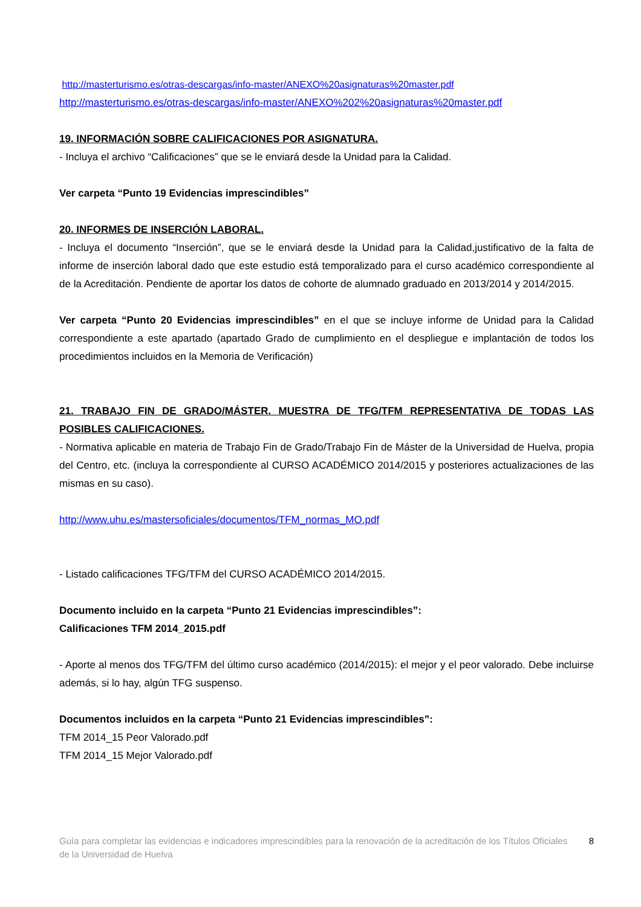http://masterturismo.es/otras-descargas/info-master/ANEXO%20asignaturas%20master.pdf
http://masterturismo.es/otras-descargas/info-master/ANEXO%202%20asignaturas%20master.pdf
19. INFORMACIÓN SOBRE CALIFICACIONES POR ASIGNATURA.
- Incluya el archivo “Calificaciones” que se le enviará desde la Unidad para la Calidad.
Ver carpeta “Punto 19 Evidencias imprescindibles”
20. INFORMES DE INSERCIÓN LABORAL.
- Incluya el documento “Inserción”, que se le enviará desde la Unidad para la Calidad,justificativo de la falta de informe de inserción laboral dado que este estudio está temporalizado para el curso académico correspondiente al de la Acreditación. Pendiente de aportar los datos de cohorte de alumnado graduado en 2013/2014 y 2014/2015.
Ver carpeta “Punto 20 Evidencias imprescindibles” en el que se incluye informe de Unidad para la Calidad correspondiente a este apartado (apartado Grado de cumplimiento en el despliegue e implantación de todos los procedimientos incluidos en la Memoria de Verificación)
21. TRABAJO FIN DE GRADO/MÁSTER. MUESTRA DE TFG/TFM REPRESENTATIVA DE TODAS LAS POSIBLES CALIFICACIONES.
- Normativa aplicable en materia de Trabajo Fin de Grado/Trabajo Fin de Máster de la Universidad de Huelva, propia del Centro, etc. (incluya la correspondiente al CURSO ACADÉMICO 2014/2015 y posteriores actualizaciones de las mismas en su caso).
http://www.uhu.es/mastersoficiales/documentos/TFM_normas_MO.pdf
- Listado calificaciones TFG/TFM del CURSO ACADÉMICO 2014/2015.
Documento incluido en la carpeta “Punto 21 Evidencias imprescindibles”:
Calificaciones TFM 2014_2015.pdf
- Aporte al menos dos TFG/TFM del último curso académico (2014/2015): el mejor y el peor valorado. Debe incluirse además, si lo hay, algún TFG suspenso.
Documentos incluidos en la carpeta “Punto 21 Evidencias imprescindibles”:
TFM 2014_15 Peor Valorado.pdf
TFM 2014_15 Mejor Valorado.pdf
Guía para completar las evidencias e indicadores imprescindibles para la renovación de la acreditación de los Títulos Oficiales de la Universidad de Huelva 8